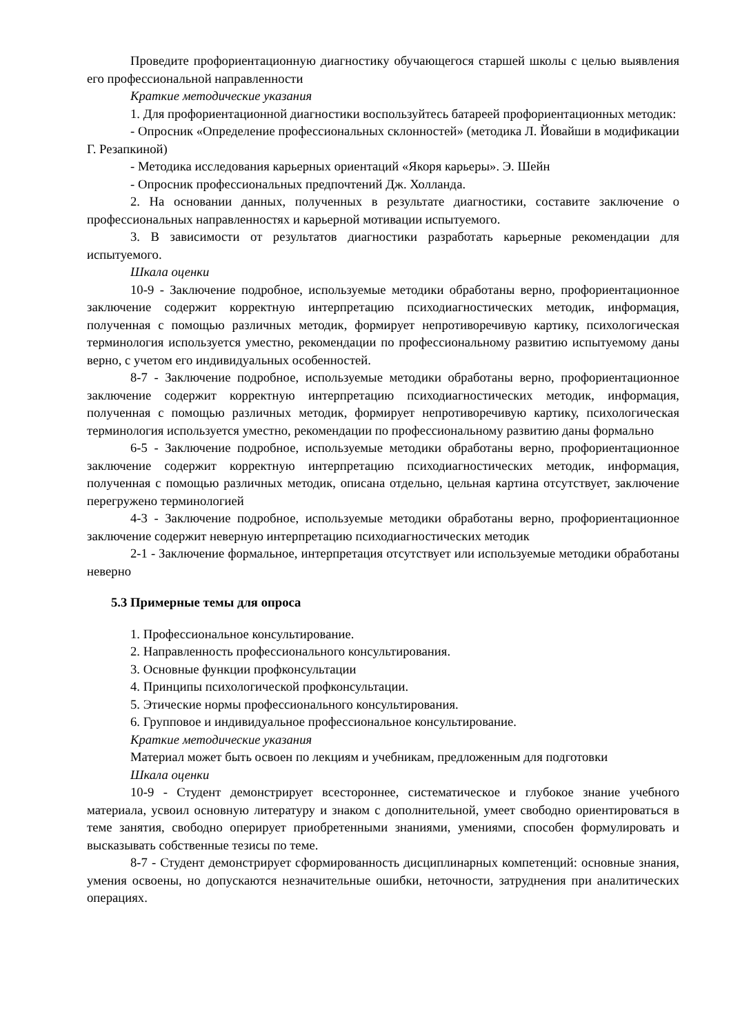Проведите профориентационную диагностику обучающегося старшей школы с целью выявления его профессиональной направленности
Краткие методические указания
1. Для профориентационной диагностики воспользуйтесь батареей профориентационных методик:
- Опросник «Определение профессиональных склонностей» (методика Л. Йовайши в модификации Г. Резапкиной)
- Методика исследования карьерных ориентаций «Якоря карьеры». Э. Шейн
- Опросник профессиональных предпочтений Дж. Холланда.
2. На основании данных, полученных в результате диагностики, составите заключение о профессиональных направленностях и карьерной мотивации испытуемого.
3. В зависимости от результатов диагностики разработать карьерные рекомендации для испытуемого.
Шкала оценки
10-9 - Заключение подробное, используемые методики обработаны верно, профориентационное заключение содержит корректную интерпретацию психодиагностических методик, информация, полученная с помощью различных методик, формирует непротиворечивую картику, психологическая терминология используется уместно, рекомендации по профессиональному развитию испытуемому даны верно, с учетом его индивидуальных особенностей.
8-7 - Заключение подробное, используемые методики обработаны верно, профориентационное заключение содержит корректную интерпретацию психодиагностических методик, информация, полученная с помощью различных методик, формирует непротиворечивую картику, психологическая терминология используется уместно, рекомендации по профессиональному развитию даны формально
6-5 - Заключение подробное, используемые методики обработаны верно, профориентационное заключение содержит корректную интерпретацию психодиагностических методик, информация, полученная с помощью различных методик, описана отдельно, цельная картина отсутствует, заключение перегружено терминологией
4-3 - Заключение подробное, используемые методики обработаны верно, профориентационное заключение содержит неверную интерпретацию психодиагностических методик
2-1 - Заключение формальное, интерпретация отсутствует или используемые методики обработаны неверно
5.3 Примерные темы для опроса
1. Профессиональное консультирование.
2. Направленность профессионального консультирования.
3. Основные функции профконсультации
4. Принципы психологической профконсультации.
5. Этические нормы профессионального консультирования.
6. Групповое и индивидуальное профессиональное консультирование.
Краткие методические указания
Материал может быть освоен по лекциям и учебникам, предложенным для подготовки
Шкала оценки
10-9 - Студент демонстрирует всестороннее, систематическое и глубокое знание учебного материала, усвоил основную литературу и знаком с дополнительной, умеет свободно ориентироваться в теме занятия, свободно оперирует приобретенными знаниями, умениями, способен формулировать и высказывать собственные тезисы по теме.
8-7 - Студент демонстрирует сформированность дисциплинарных компетенций: основные знания, умения освоены, но допускаются незначительные ошибки, неточности, затруднения при аналитических операциях.